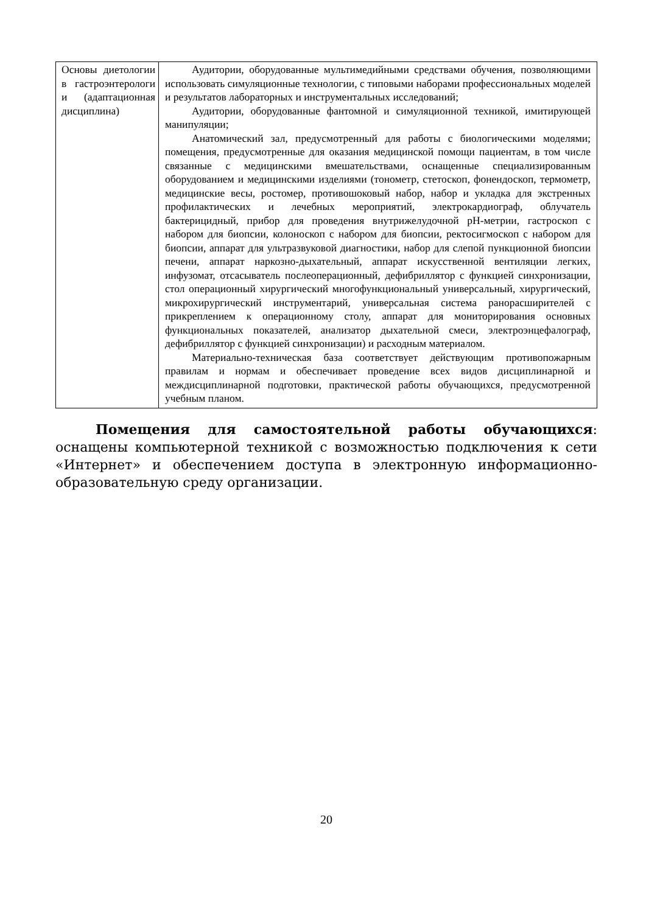| Основы диетологии в гастроэнтерологи и (адаптационная дисциплина) | Аудитории, оборудованные мультимедийными средствами обучения, позволяющими использовать симуляционные технологии, с типовыми наборами профессиональных моделей и результатов лабораторных и инструментальных исследований; Аудитории, оборудованные фантомной и симуляционной техникой, имитирующей манипуляции; Анатомический зал, предусмотренный для работы с биологическими моделями; помещения, предусмотренные для оказания медицинской помощи пациентам, в том числе связанные с медицинскими вмешательствами, оснащенные специализированным оборудованием и медицинскими изделиями (тонометр, стетоскоп, фонендоскоп, термометр, медицинские весы, ростомер, противошоковый набор, набор и укладка для экстренных профилактических и лечебных мероприятий, электрокардиограф, облучатель бактерицидный, прибор для проведения внутрижелудочной pH-метрии, гастроскоп с набором для биопсии, колоноскоп с набором для биопсии, ректосигмоскоп с набором для биопсии, аппарат для ультразвуковой диагностики, набор для слепой пункционной биопсии печени, аппарат наркозно-дыхательный, аппарат искусственной вентиляции легких, инфузомат, отсасыватель послеоперационный, дефибриллятор с функцией синхронизации, стол операционный хирургический многофункциональный универсальный, хирургический, микрохирургический инструментарий, универсальная система ранорасширителей с прикреплением к операционному столу, аппарат для мониторирования основных функциональных показателей, анализатор дыхательной смеси, электроэнцефалограф, дефибриллятор с функцией синхронизации) и расходным материалом. Материально-техническая база соответствует действующим противопожарным правилам и нормам и обеспечивает проведение всех видов дисциплинарной и междисциплинарной подготовки, практической работы обучающихся, предусмотренной учебным планом. |
Помещения для самостоятельной работы обучающихся: оснащены компьютерной техникой с возможностью подключения к сети «Интернет» и обеспечением доступа в электронную информационно-образовательную среду организации.
20